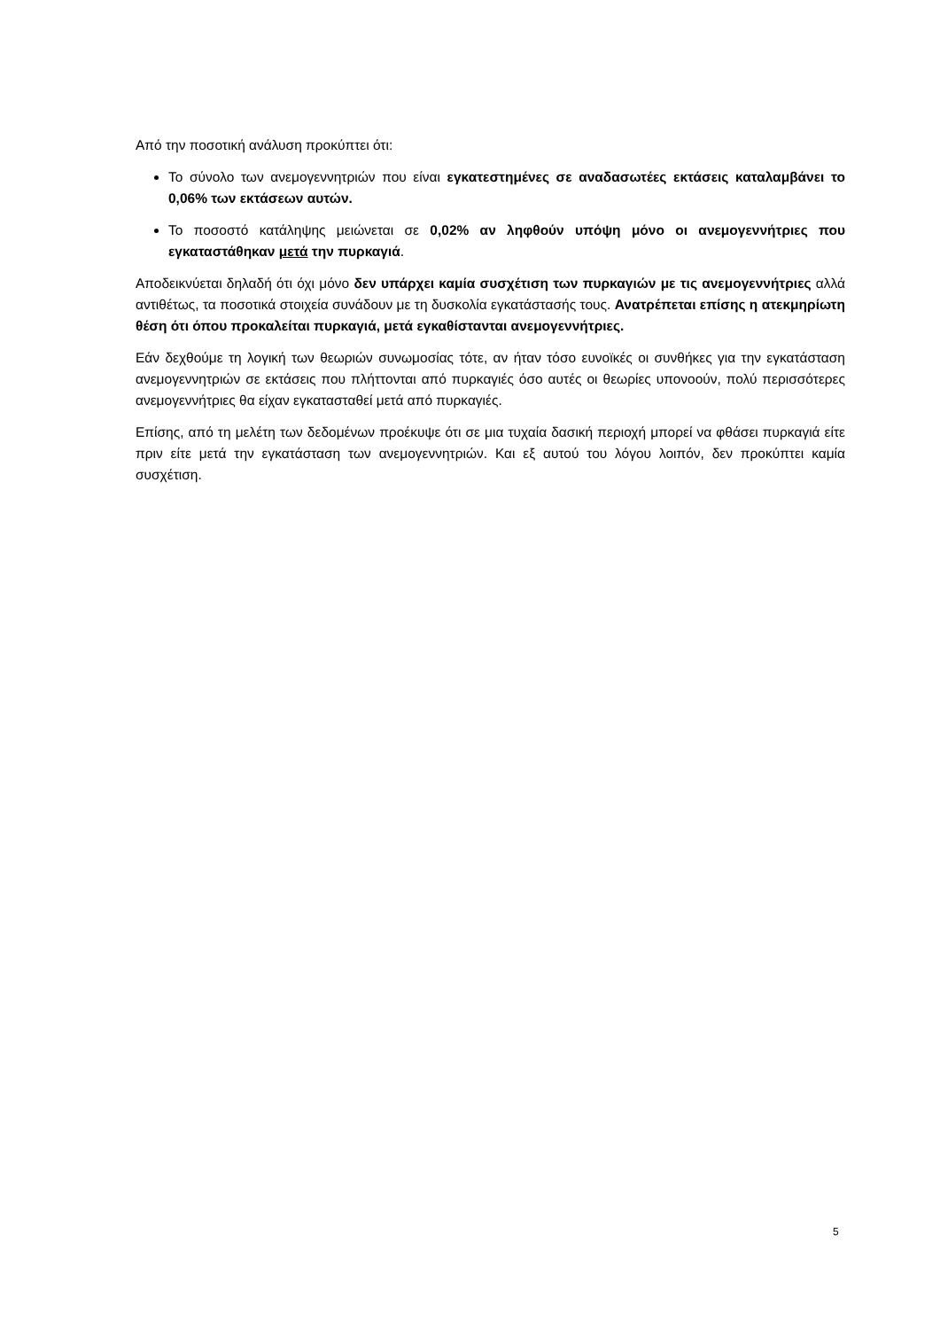Από την ποσοτική ανάλυση προκύπτει ότι:
Το σύνολο των ανεμογεννητριών που είναι εγκατεστημένες σε αναδασωτέες εκτάσεις καταλαμβάνει το 0,06% των εκτάσεων αυτών.
Το ποσοστό κατάληψης μειώνεται σε 0,02% αν ληφθούν υπόψη μόνο οι ανεμογεννήτριες που εγκαταστάθηκαν μετά την πυρκαγιά.
Αποδεικνύεται δηλαδή ότι όχι μόνο δεν υπάρχει καμία συσχέτιση των πυρκαγιών με τις ανεμογεννήτριες αλλά αντιθέτως, τα ποσοτικά στοιχεία συνάδουν με τη δυσκολία εγκατάστασής τους. Ανατρέπεται επίσης η ατεκμηρίωτη θέση ότι όπου προκαλείται πυρκαγιά, μετά εγκαθίστανται ανεμογεννήτριες.
Εάν δεχθούμε τη λογική των θεωριών συνωμοσίας τότε, αν ήταν τόσο ευνοϊκές οι συνθήκες για την εγκατάσταση ανεμογεννητριών σε εκτάσεις που πλήττονται από πυρκαγιές όσο αυτές οι θεωρίες υπονοούν, πολύ περισσότερες ανεμογεννήτριες θα είχαν εγκατασταθεί μετά από πυρκαγιές.
Επίσης, από τη μελέτη των δεδομένων προέκυψε ότι σε μια τυχαία δασική περιοχή μπορεί να φθάσει πυρκαγιά είτε πριν είτε μετά την εγκατάσταση των ανεμογεννητριών. Και εξ αυτού του λόγου λοιπόν, δεν προκύπτει καμία συσχέτιση.
5